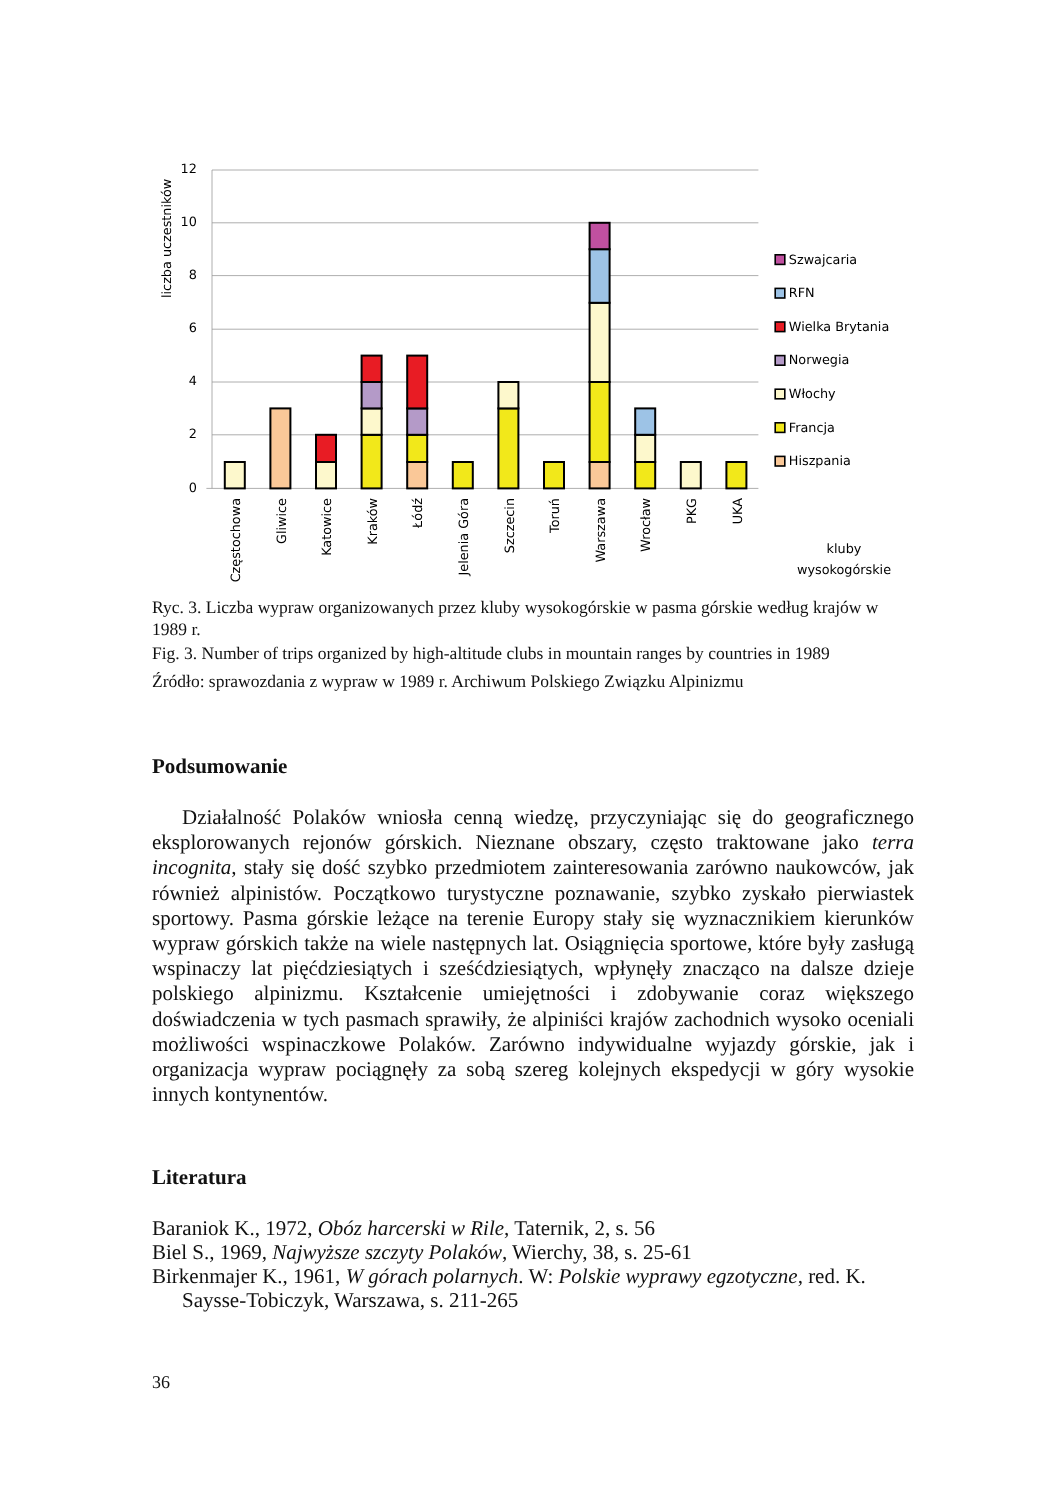12
10
8
6
4
2
0
liczba uczestników
Częstochowa
Gliwice
Katowice
Kraków
Łódź
Jelenia Góra
Szczecin
Toruń
Warszawa
Wrocław
PKG
UKA
Szwajcaria
RFN
Wielka Brytania
Norwegia
Włochy
Francja
Hiszpania
kluby
wysokogórskie
Ryc. 3. Liczba wypraw organizowanych przez kluby wysokogórskie w pasma górskie według krajów w 1989 r.
Fig. 3. Number of trips organized by high-altitude clubs in mountain ranges by countries in 1989
Źródło: sprawozdania z wypraw w 1989 r. Archiwum Polskiego Związku Alpinizmu
Podsumowanie
Działalność Polaków wniosła cenną wiedzę, przyczyniając się do geograficznego eksplorowanych rejonów górskich. Nieznane obszary, często traktowane jako terra incognita, stały się dość szybko przedmiotem zainteresowania zarówno naukowców, jak również alpinistów. Początkowo turystyczne poznawanie, szybko zyskało pierwiastek sportowy. Pasma górskie leżące na terenie Europy stały się wyznacznikiem kierunków wypraw górskich także na wiele następnych lat. Osiągnięcia sportowe, które były zasługą wspinaczy lat pięćdziesiątych i sześćdziesiątych, wpłynęły znacząco na dalsze dzieje polskiego alpinizmu. Kształcenie umiejętności i zdobywanie coraz większego doświadczenia w tych pasmach sprawiły, że alpiniści krajów zachodnich wysoko oceniali możliwości wspinaczkowe Polaków. Zarówno indywidualne wyjazdy górskie, jak i organizacja wypraw pociągnęły za sobą szereg kolejnych ekspedycji w góry wysokie innych kontynentów.
Literatura
Baraniok K., 1972, Obóz harcerski w Rile, Taternik, 2, s. 56
Biel S., 1969, Najwyższe szczyty Polaków, Wierchy, 38, s. 25-61
Birkenmajer K., 1961, W górach polarnych. W: Polskie wyprawy egzotyczne, red. K. Saysse-Tobiczyk, Warszawa, s. 211-265
36